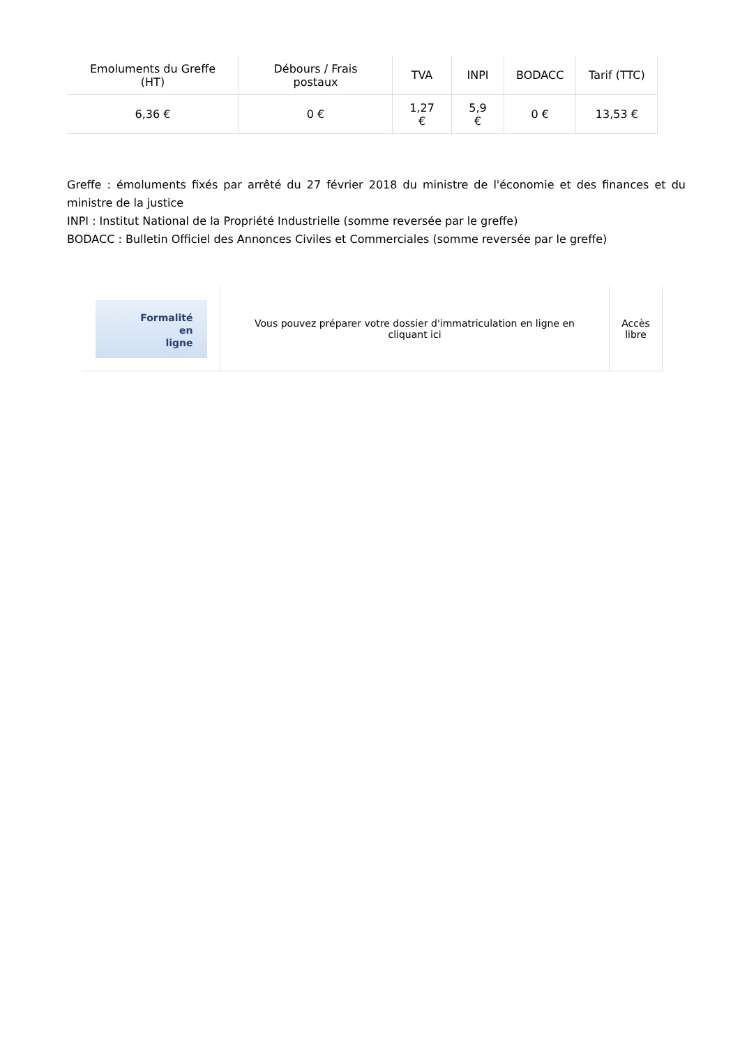| Emoluments du Greffe (HT) | Débours / Frais postaux | TVA | INPI | BODACC | Tarif (TTC) |
| --- | --- | --- | --- | --- | --- |
| 6,36 € | 0 € | 1,27 € | 5,9 € | 0 € | 13,53 € |
Greffe : émoluments fixés par arrêté du 27 février 2018 du ministre de l'économie et des finances et du ministre de la justice
INPI : Institut National de la Propriété Industrielle (somme reversée par le greffe)
BODACC : Bulletin Officiel des Annonces Civiles et Commerciales (somme reversée par le greffe)
| Formalité en ligne | Vous pouvez préparer votre dossier d'immatriculation en ligne en cliquant ici | Accès libre |